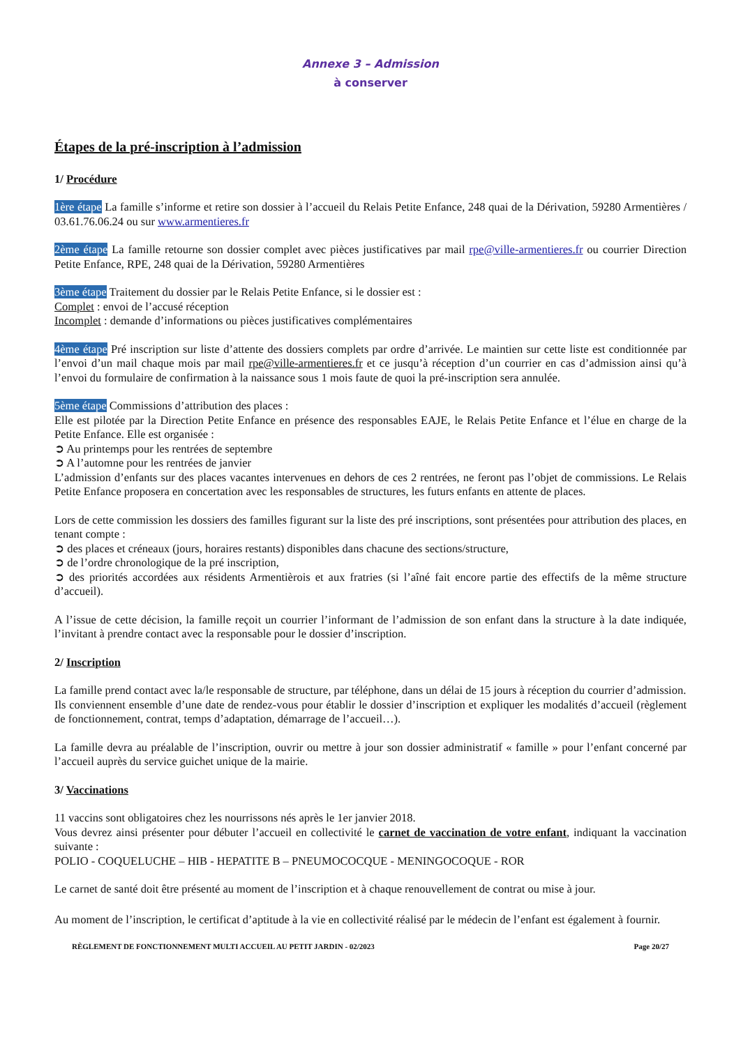Annexe 3 – Admission
à conserver
Étapes de la pré-inscription à l’admission
1/ Procédure
1ère étape La famille s’informe et retire son dossier à l’accueil du Relais Petite Enfance, 248 quai de la Dérivation, 59280 Armentières / 03.61.76.06.24 ou sur www.armentieres.fr
2ème étape La famille retourne son dossier complet avec pièces justificatives par mail rpe@ville-armentieres.fr ou courrier Direction Petite Enfance, RPE, 248 quai de la Dérivation, 59280 Armentières
3ème étape Traitement du dossier par le Relais Petite Enfance, si le dossier est :
Complet : envoi de l’accusé réception
Incomplet : demande d’informations ou pièces justificatives complémentaires
4ème étape Pré inscription sur liste d’attente des dossiers complets par ordre d’arrivée. Le maintien sur cette liste est conditionnée par l’envoi d’un mail chaque mois par mail rpe@ville-armentieres.fr et ce jusqu’à réception d’un courrier en cas d’admission ainsi qu’à l’envoi du formulaire de confirmation à la naissance sous 1 mois faute de quoi la pré-inscription sera annulée.
5ème étape Commissions d’attribution des places :
Elle est pilotée par la Direction Petite Enfance en présence des responsables EAJE, le Relais Petite Enfance et l’élue en charge de la Petite Enfance. Elle est organisée :
➲ Au printemps pour les rentrées de septembre
➲ A l’automne pour les rentrées de janvier
L’admission d’enfants sur des places vacantes intervenues en dehors de ces 2 rentrées, ne feront pas l’objet de commissions. Le Relais Petite Enfance proposera en concertation avec les responsables de structures, les futurs enfants en attente de places.
Lors de cette commission les dossiers des familles figurant sur la liste des pré inscriptions, sont présentées pour attribution des places, en tenant compte :
➲ des places et créneaux (jours, horaires restants) disponibles dans chacune des sections/structure,
➲ de l’ordre chronologique de la pré inscription,
➲ des priorités accordées aux résidents Armentièrois et aux fratries (si l’aîné fait encore partie des effectifs de la même structure d’accueil).
A l’issue de cette décision, la famille reçoit un courrier l’informant de l’admission de son enfant dans la structure à la date indiquée, l’invitant à prendre contact avec la responsable pour le dossier d’inscription.
2/ Inscription
La famille prend contact avec la/le responsable de structure, par téléphone, dans un délai de 15 jours à réception du courrier d’admission.
Ils conviennent ensemble d’une date de rendez-vous pour établir le dossier d’inscription et expliquer les modalités d’accueil (règlement de fonctionnement, contrat, temps d’adaptation, démarrage de l’accueil…).
La famille devra au préalable de l’inscription, ouvrir ou mettre à jour son dossier administratif « famille » pour l’enfant concerné par l’accueil auprès du service guichet unique de la mairie.
3/ Vaccinations
11 vaccins sont obligatoires chez les nourrissons nés après le 1er janvier 2018.
Vous devrez ainsi présenter pour débuter l’accueil en collectivité le carnet de vaccination de votre enfant, indiquant la vaccination suivante :
POLIO - COQUELUCHE – HIB - HEPATITE B – PNEUMOCOCQUE - MENINGOCOQUE - ROR
Le carnet de santé doit être présenté au moment de l’inscription et à chaque renouvellement de contrat ou mise à jour.
Au moment de l’inscription, le certificat d’aptitude à la vie en collectivité réalisé par le médecin de l’enfant est également à fournir.
RÈGLEMENT DE FONCTIONNEMENT MULTI ACCUEIL AU PETIT JARDIN - 02/2023 Page 20/27